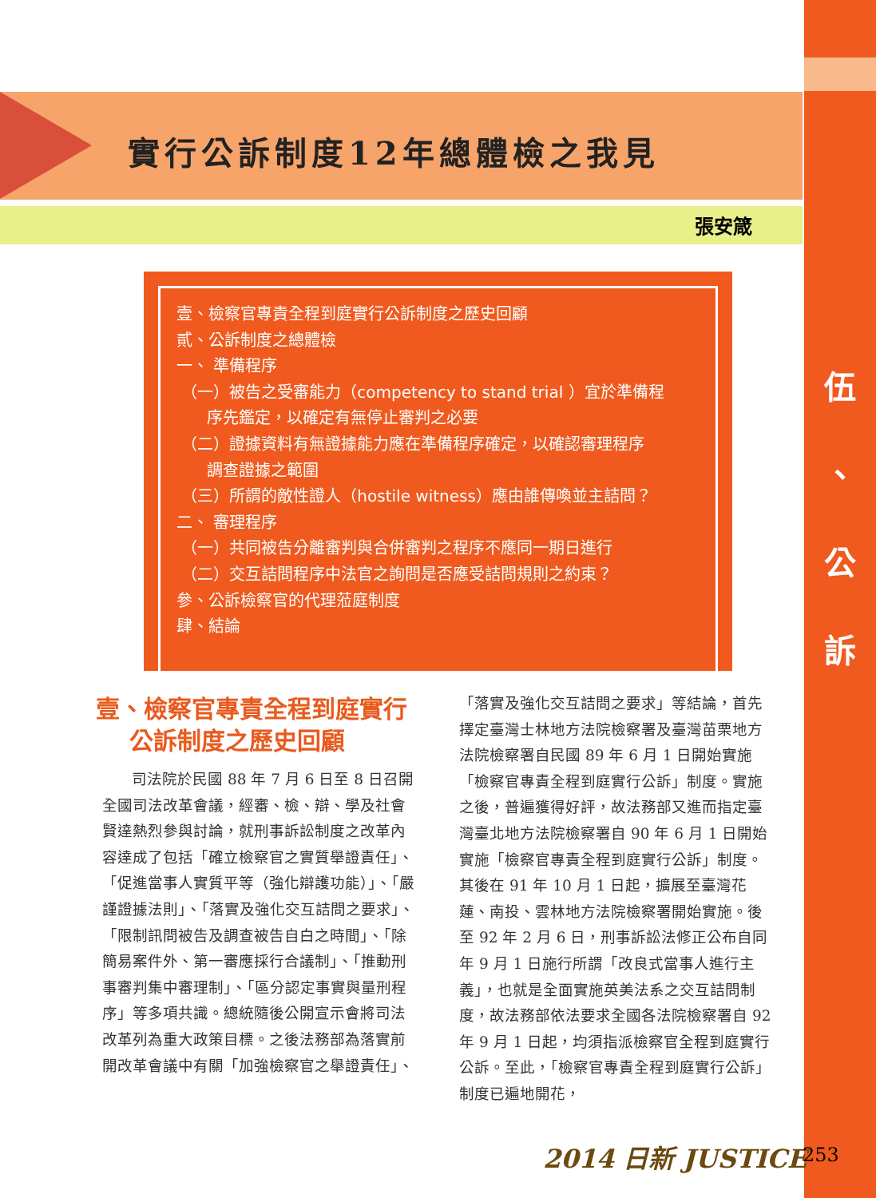實行公訴制度12年總體檢之我見
張安箴
伍
、
公
訴
壹、檢察官專責全程到庭實行公訴制度之歷史回顧
貳、公訴制度之總體檢
一、 準備程序
（一）被告之受審能力（competency to stand trial ）宜於準備程
序先鑑定，以確定有無停止審判之必要
（二）證據資料有無證據能力應在準備程序確定，以確認審理程序
調查證據之範圍
（三）所謂的敵性證人（hostile witness）應由誰傳喚並主詰問？
二、 審理程序
（一）共同被告分離審判與合併審判之程序不應同一期日進行
（二）交互詰問程序中法官之詢問是否應受詰問規則之約束？
參、公訴檢察官的代理蒞庭制度
肆、結論
壹、檢察官專責全程到庭實行
公訴制度之歷史回顧
司法院於民國 88 年 7 月 6 日至 8 日召開全國司法改革會議，經審、檢、辯、學及社會賢達熱烈參與討論，就刑事訴訟制度之改革內容達成了包括「確立檢察官之實質舉證責任」、「促進當事人實質平等（強化辯護功能）」、「嚴謹證據法則」、「落實及強化交互詰問之要求」、「限制訊問被告及調查被告自白之時間」、「除簡易案件外、第一審應採行合議制」、「推動刑事審判集中審理制」、「區分認定事實與量刑程序」等多項共識。總統隨後公開宣示會將司法改革列為重大政策目標。之後法務部為落實前開改革會議中有關「加強檢察官之舉證責任」、
「落實及強化交互詰問之要求」等結論，首先擇定臺灣士林地方法院檢察署及臺灣苗栗地方法院檢察署自民國 89 年 6 月 1 日開始實施「檢察官專責全程到庭實行公訴」制度。實施之後，普遍獲得好評，故法務部又進而指定臺灣臺北地方法院檢察署自 90 年 6 月 1 日開始實施「檢察官專責全程到庭實行公訴」制度。其後在 91 年 10 月 1 日起，擴展至臺灣花蓮、南投、雲林地方法院檢察署開始實施。後至 92 年 2 月 6 日，刑事訴訟法修正公布自同年 9 月 1 日施行所謂「改良式當事人進行主義」，也就是全面實施英美法系之交互詰問制度，故法務部依法要求全國各法院檢察署自 92 年 9 月 1 日起，均須指派檢察官全程到庭實行公訴。至此，「檢察官專責全程到庭實行公訴」制度已遍地開花，
2014 日新 JUSTICE 253